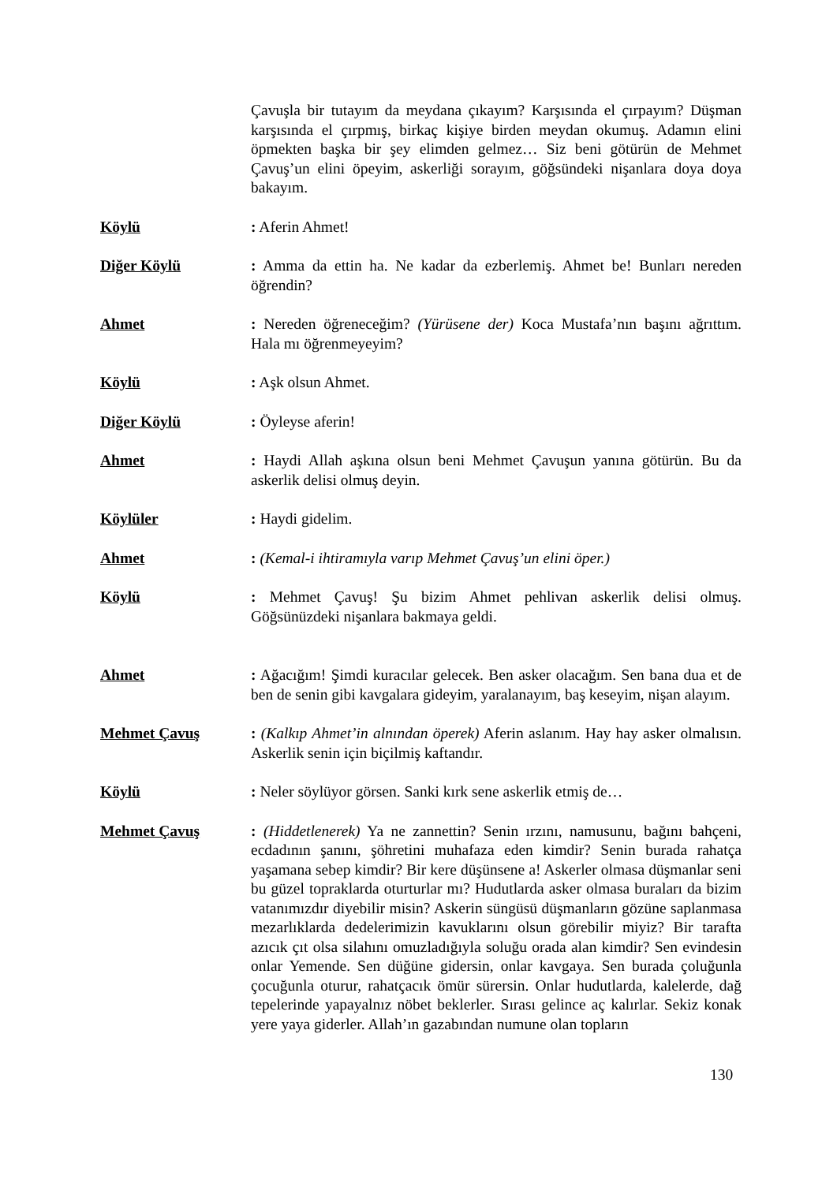Çavuşla bir tutayım da meydana çıkayım? Karşısında el çırpayım? Düşman karşısında el çırpmış, birkaç kişiye birden meydan okumuş. Adamın elini öpmekten başka bir şey elimden gelmez… Siz beni götürün de Mehmet Çavuş’un elini öpeyim, askerliği sorayım, göğsündeki nişanlara doya doya bakayım.
Köylü : Aferin Ahmet!
Diğer Köylü : Amma da ettin ha. Ne kadar da ezberlemiş. Ahmet be! Bunları nereden öğrendin?
Ahmet : Nereden öğreneceğim? (Yürüsene der) Koca Mustafa’nın başını ağrıttım. Hala mı öğrenmeyeyim?
Köylü : Aşk olsun Ahmet.
Diğer Köylü : Öyleyse aferin!
Ahmet : Haydi Allah aşkına olsun beni Mehmet Çavuşun yanına götürün. Bu da askerlik delisi olmuş deyin.
Köylüler : Haydi gidelim.
Ahmet : (Kemal-i ihtiramıyla varıp Mehmet Çavuş’un elini öper.)
Köylü : Mehmet Çavuş! Şu bizim Ahmet pehlivan askerlik delisi olmuş. Göğsünüzdeki nişanlara bakmaya geldi.
Ahmet : Ağacığım! Şimdi kuracılar gelecek. Ben asker olacağım. Sen bana dua et de ben de senin gibi kavgalara gideyim, yaralanayım, baş keseyim, nişan alayım.
Mehmet Çavuş : (Kalkıp Ahmet’in alnından öperek) Aferin aslanım. Hay hay asker olmalısın. Askerlik senin için biçilmiş kaftandır.
Köylü : Neler söylüyor görsen. Sanki kırk sene askerlik etmiş de…
Mehmet Çavuş : (Hiddetlenerek) Ya ne zannettin? Senin ırzını, namusunu, bağını bahçeni, ecdadının şanını, şöhretini muhafaza eden kimdir? Senin burada rahatça yaşamana sebep kimdir? Bir kere düşünsene a! Askerler olmasa düşmanlar seni bu güzel topraklarda oturturlar mı? Hudutlarda asker olmasa buraları da bizim vatanımızdır diyebilir misin? Askerin süngüsü düşmanların gözüne saplanmasa mezarlıklarda dedelerimizin kavuklarını olsun görebilir miyiz? Bir tarafta azıcık çıt olsa silahını omuzladığıyla soluğu orada alan kimdir? Sen evindesin onlar Yemende. Sen düğüne gidersin, onlar kavgaya. Sen burada çoluğunla çocuğunla oturur, rahatçacık ömür sürersin. Onlar hudutlarda, kalelerde, dağ tepelerinde yapayalnız nöbet beklerler. Sırası gelince aç kalırlar. Sekiz konak yere yaya giderler. Allah’ın gazabından numune olan topların
130